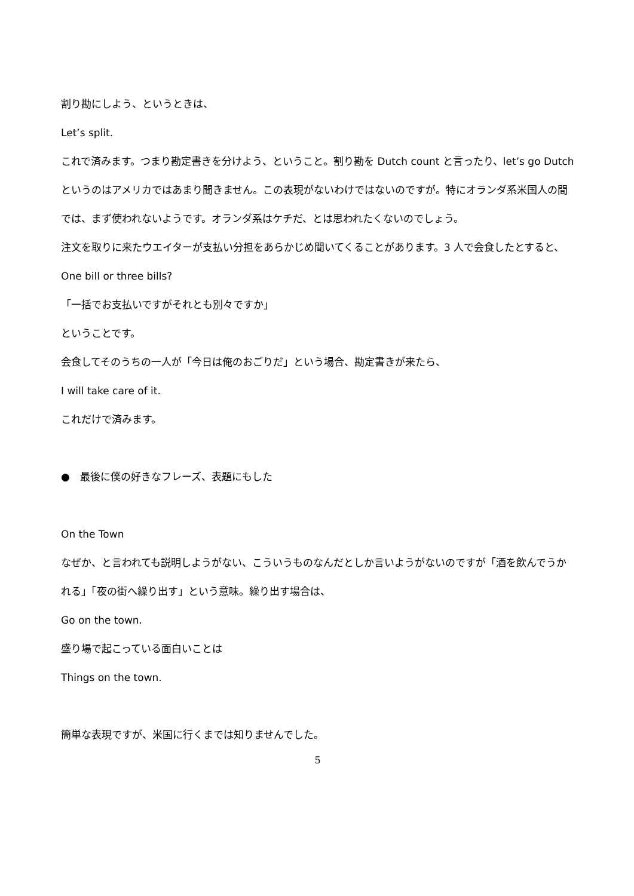割り勘にしよう、というときは、
Let’s split.
これで済みます。つまり勘定書きを分けよう、ということ。割り勘を Dutch count と言ったり、let’s go Dutch というのはアメリカではあまり聞きません。この表現がないわけではないのですが。特にオランダ系米国人の間では、まず使われないようです。オランダ系はケチだ、とは思われたくないのでしょう。
注文を取りに来たウエイターが支払い分担をあらかじめ聞いてくることがあります。3 人で会食したとすると、
One bill or three bills?
「一括でお支払いですがそれとも別々ですか」
ということです。
会食してそのうちの一人が「今日は俺のおごりだ」という場合、勘定書きが来たら、
I will take care of it.
これだけで済みます。
●　最後に僕の好きなフレーズ、表題にもした
On the Town
なぜか、と言われても説明しようがない、こういうものなんだとしか言いようがないのですが「酒を飲んでうかれる」「夜の街へ繰り出す」という意味。繰り出す場合は、
Go on the town.
盛り場で起こっている面白いことは
Things on the town.
簡単な表現ですが、米国に行くまでは知りませんでした。
5